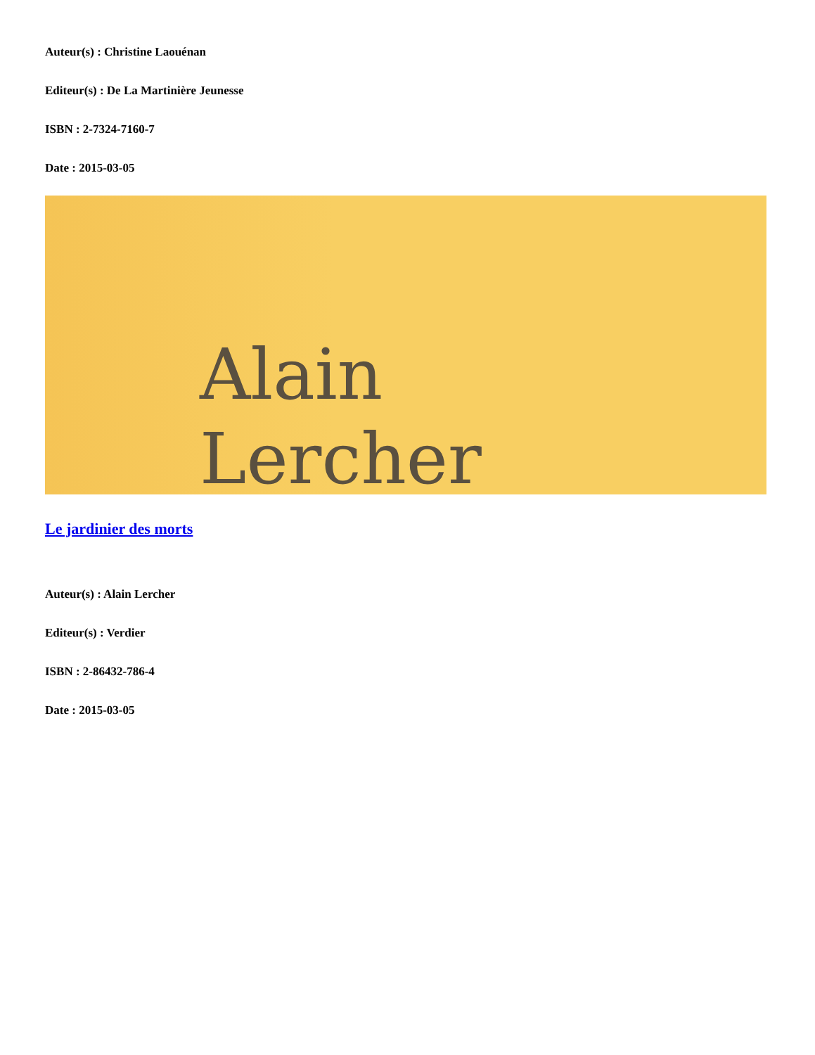Auteur(s) : Christine Laouénan
Editeur(s) : De La Martinière Jeunesse
ISBN : 2-7324-7160-7
Date : 2015-03-05
Alain
Lercher
Le jardinier des morts
Auteur(s) : Alain Lercher
Editeur(s) : Verdier
ISBN : 2-86432-786-4
Date : 2015-03-05